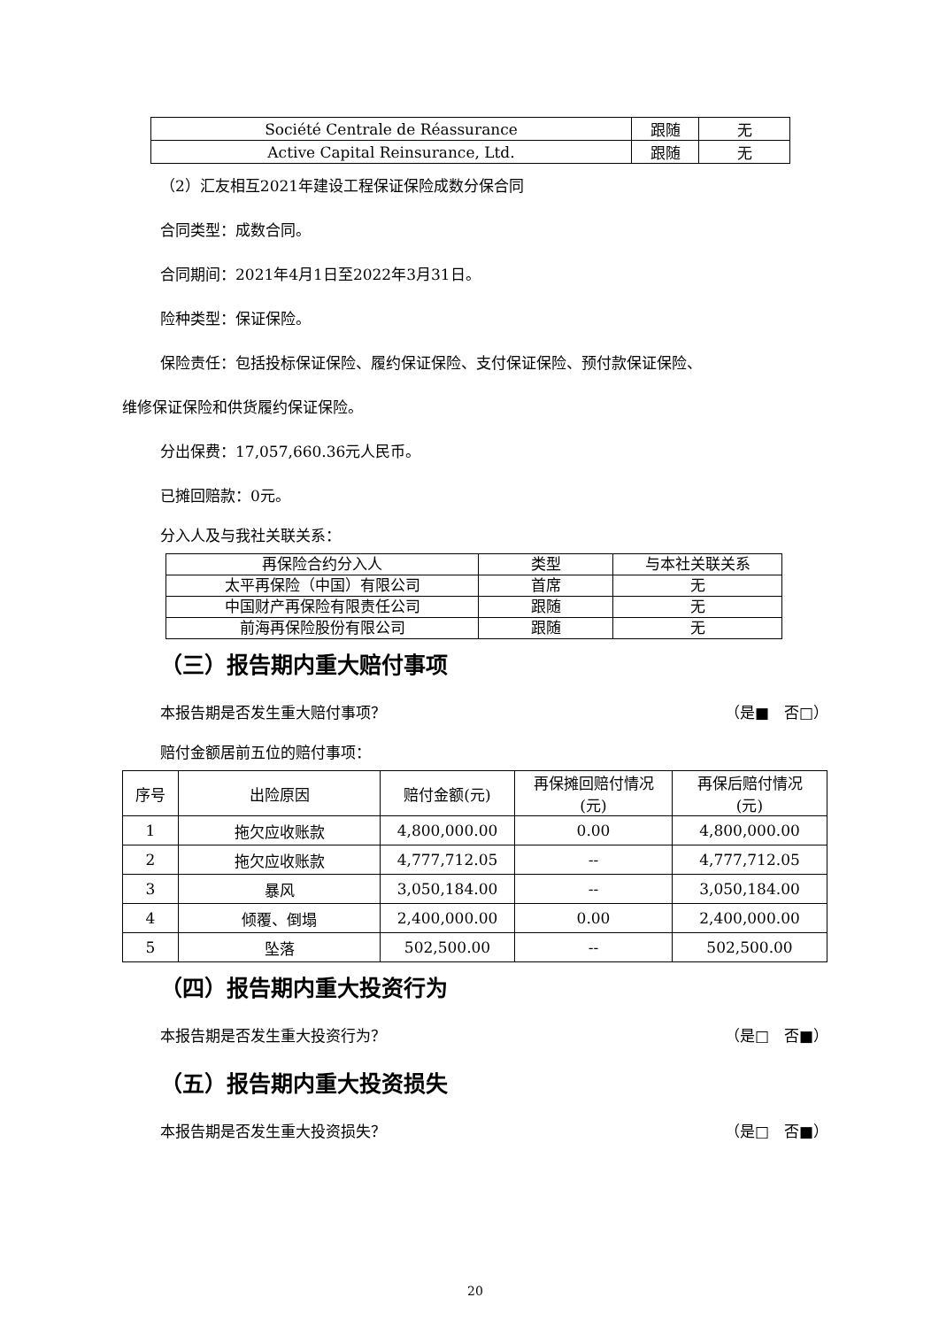| Société Centrale de Réassurance | 跟随 | 无 |
| Active Capital Reinsurance, Ltd. | 跟随 | 无 |
（2）汇友相互2021年建设工程保证保险成数分保合同
合同类型：成数合同。
合同期间：2021年4月1日至2022年3月31日。
险种类型：保证保险。
保险责任：包括投标保证保险、履约保证保险、支付保证保险、预付款保证保险、
维修保证保险和供货履约保证保险。
分出保费：17,057,660.36元人民币。
已摊回赔款：0元。
分入人及与我社关联关系：
| 再保险合约分入人 | 类型 | 与本社关联关系 |
| 太平再保险（中国）有限公司 | 首席 | 无 |
| 中国财产再保险有限责任公司 | 跟随 | 无 |
| 前海再保险股份有限公司 | 跟随 | 无 |
（三）报告期内重大赔付事项
本报告期是否发生重大赔付事项？ （是■　否□）
赔付金额居前五位的赔付事项：
| 序号 | 出险原因 | 赔付金额(元) | 再保摊回赔付情况 (元) | 再保后赔付情况 (元) |
| 1 | 拖欠应收账款 | 4,800,000.00 | 0.00 | 4,800,000.00 |
| 2 | 拖欠应收账款 | 4,777,712.05 | -- | 4,777,712.05 |
| 3 | 暴风 | 3,050,184.00 | -- | 3,050,184.00 |
| 4 | 倾覆、倒塌 | 2,400,000.00 | 0.00 | 2,400,000.00 |
| 5 | 坠落 | 502,500.00 | -- | 502,500.00 |
（四）报告期内重大投资行为
本报告期是否发生重大投资行为？ （是□　否■）
（五）报告期内重大投资损失
本报告期是否发生重大投资损失？ （是□　否■）
20